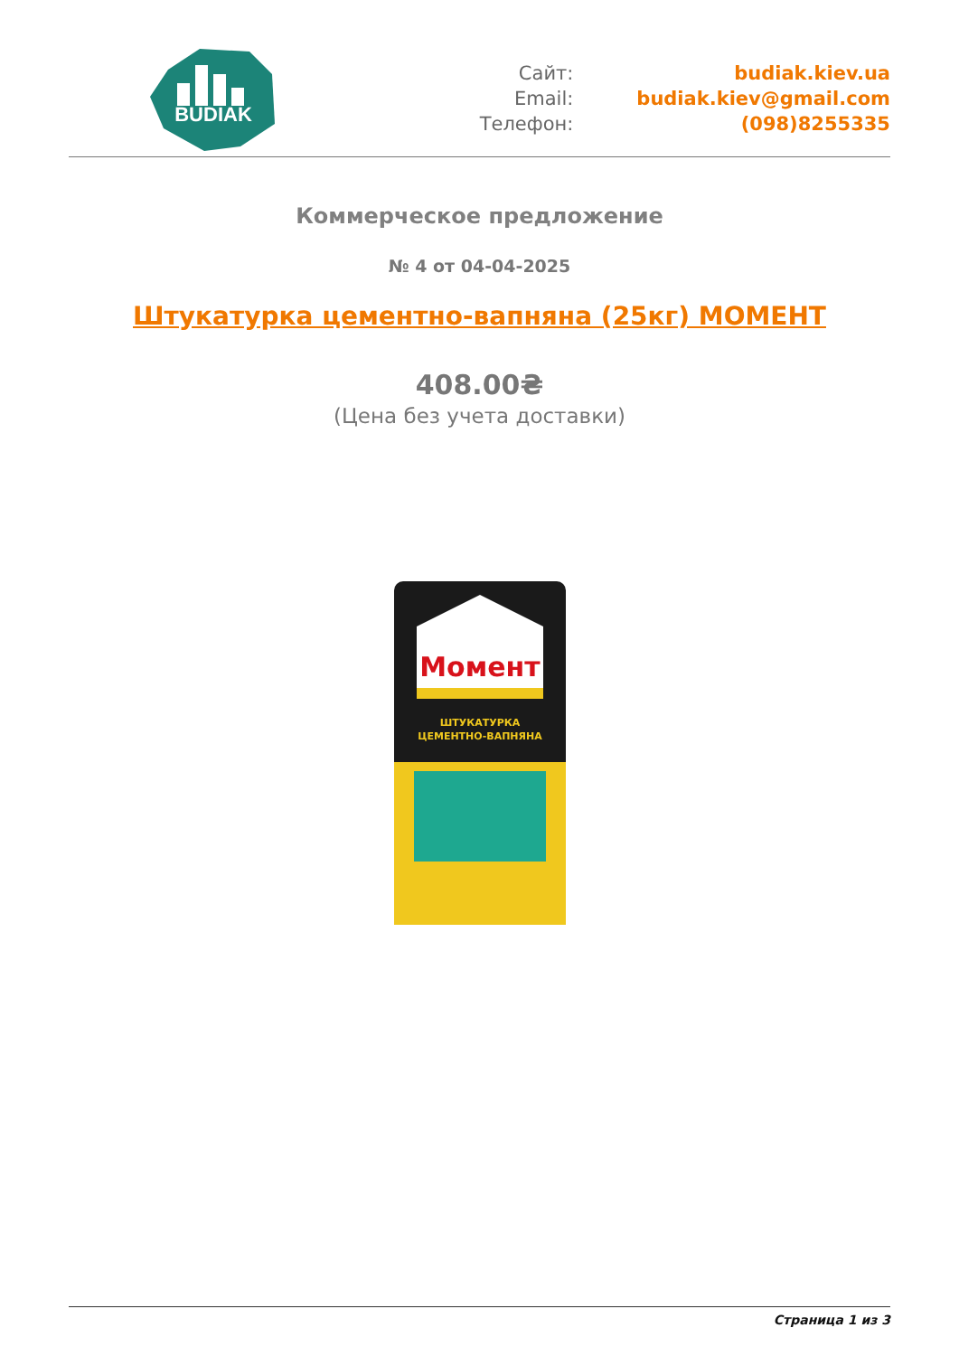BUDIAK
Сайт:
budiak.kiev.ua
Email:
budiak.kiev@gmail.com
Телефон:
(098)8255335
Коммерческое предложение
№ 4 от 04-04-2025
Штукатурка цементно-вапняна (25кг) МОМЕНТ
408.00₴
(Цена без учета доставки)
Момент
ШТУКАТУРКА
ЦЕМЕНТНО-ВАПНЯНА
Страница 1 из 3